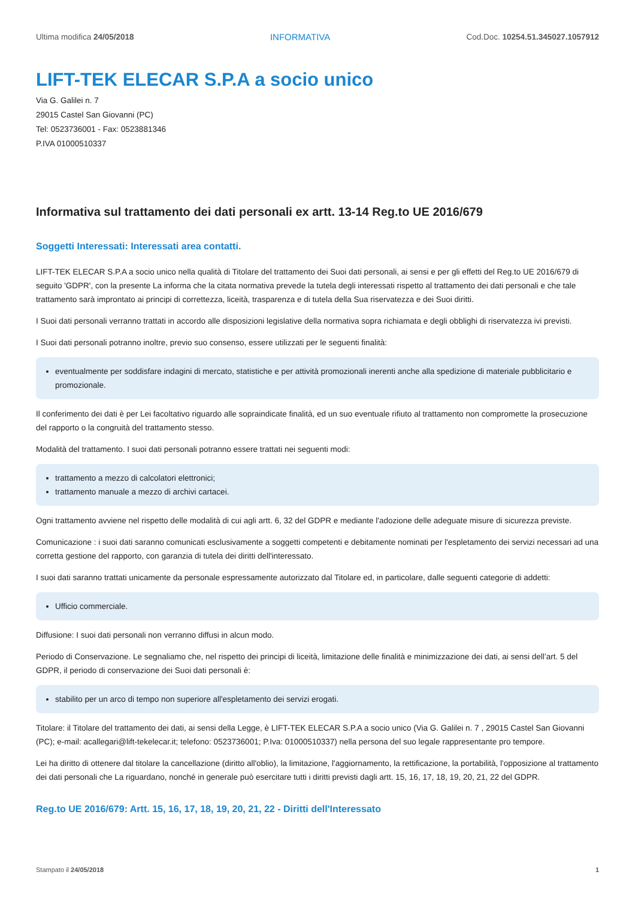Ultima modifica 24/05/2018 INFORMATIVA Cod.Doc. 10254.51.345027.1057912
LIFT-TEK ELECAR S.P.A a socio unico
Via G. Galilei n. 7
29015 Castel San Giovanni (PC)
Tel: 0523736001 - Fax: 0523881346
P.IVA 01000510337
Informativa sul trattamento dei dati personali ex artt. 13-14 Reg.to UE 2016/679
Soggetti Interessati: Interessati area contatti.
LIFT-TEK ELECAR S.P.A a socio unico nella qualità di Titolare del trattamento dei Suoi dati personali, ai sensi e per gli effetti del Reg.to UE 2016/679 di seguito 'GDPR', con la presente La informa che la citata normativa prevede la tutela degli interessati rispetto al trattamento dei dati personali e che tale trattamento sarà improntato ai principi di correttezza, liceità, trasparenza e di tutela della Sua riservatezza e dei Suoi diritti.
I Suoi dati personali verranno trattati in accordo alle disposizioni legislative della normativa sopra richiamata e degli obblighi di riservatezza ivi previsti.
I Suoi dati personali potranno inoltre, previo suo consenso, essere utilizzati per le seguenti finalità:
eventualmente per soddisfare indagini di mercato, statistiche e per attività promozionali inerenti anche alla spedizione di materiale pubblicitario e promozionale.
Il conferimento dei dati è per Lei facoltativo riguardo alle sopraindicate finalità, ed un suo eventuale rifiuto al trattamento non compromette la prosecuzione del rapporto o la congruità del trattamento stesso.
Modalità del trattamento. I suoi dati personali potranno essere trattati nei seguenti modi:
trattamento a mezzo di calcolatori elettronici;
trattamento manuale a mezzo di archivi cartacei.
Ogni trattamento avviene nel rispetto delle modalità di cui agli artt. 6, 32 del GDPR e mediante l'adozione delle adeguate misure di sicurezza previste.
Comunicazione : i suoi dati saranno comunicati esclusivamente a soggetti competenti e debitamente nominati per l'espletamento dei servizi necessari ad una corretta gestione del rapporto, con garanzia di tutela dei diritti dell'interessato.
I suoi dati saranno trattati unicamente da personale espressamente autorizzato dal Titolare ed, in particolare, dalle seguenti categorie di addetti:
Ufficio commerciale.
Diffusione: I suoi dati personali non verranno diffusi in alcun modo.
Periodo di Conservazione. Le segnaliamo che, nel rispetto dei principi di liceità, limitazione delle finalità e minimizzazione dei dati, ai sensi dell’art. 5 del GDPR, il periodo di conservazione dei Suoi dati personali è:
stabilito per un arco di tempo non superiore all'espletamento dei servizi erogati.
Titolare: il Titolare del trattamento dei dati, ai sensi della Legge, è LIFT-TEK ELECAR S.P.A a socio unico (Via G. Galilei n. 7 , 29015 Castel San Giovanni (PC); e-mail: acallegari@lift-tekelecar.it; telefono: 0523736001; P.Iva: 01000510337) nella persona del suo legale rappresentante pro tempore.
Lei ha diritto di ottenere dal titolare la cancellazione (diritto all'oblio), la limitazione, l'aggiornamento, la rettificazione, la portabilità, l'opposizione al trattamento dei dati personali che La riguardano, nonché in generale può esercitare tutti i diritti previsti dagli artt. 15, 16, 17, 18, 19, 20, 21, 22 del GDPR.
Reg.to UE 2016/679: Artt. 15, 16, 17, 18, 19, 20, 21, 22 - Diritti dell'Interessato
Stampato il 24/05/2018 1